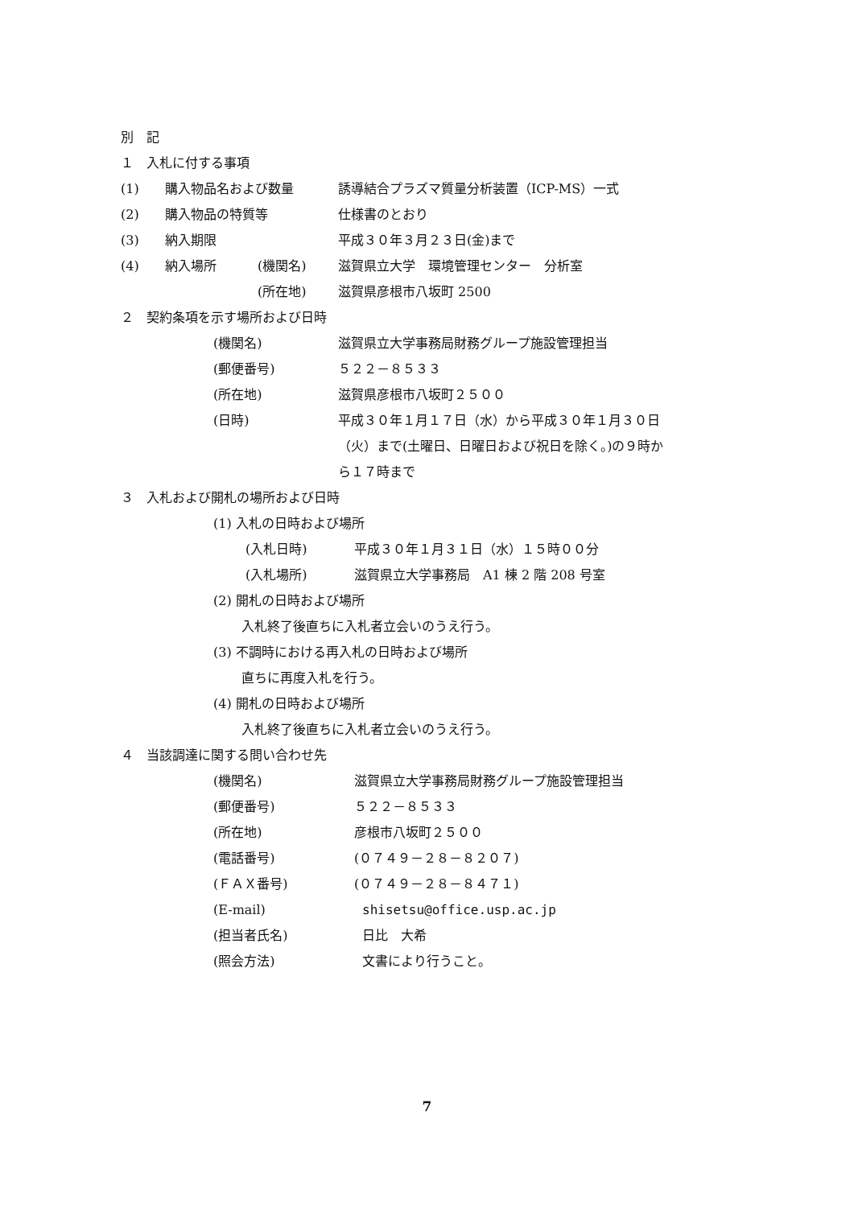別　記
１　入札に付する事項
(1) 購入物品名および数量 誘導結合プラズマ質量分析装置（ICP-MS）一式
(2) 購入物品の特質等 仕様書のとおり
(3) 納入期限 平成３０年３月２３日(金)まで
(4) 納入場所 (機関名) 滋賀県立大学　環境管理センター　分析室
(所在地) 滋賀県彦根市八坂町 2500
２　契約条項を示す場所および日時
(機関名) 滋賀県立大学事務局財務グループ施設管理担当
(郵便番号) ５２２－８５３３
(所在地) 滋賀県彦根市八坂町２５００
(日時) 平成３０年１月１７日（水）から平成３０年１月３０日
（火）まで(土曜日、日曜日および祝日を除く。)の９時か
ら１７時まで
３　入札および開札の場所および日時
(1) 入札の日時および場所
(入札日時) 平成３０年１月３１日（水）１５時００分
(入札場所) 滋賀県立大学事務局　A1 棟 2 階 208 号室
(2) 開札の日時および場所
入札終了後直ちに入札者立会いのうえ行う。
(3) 不調時における再入札の日時および場所
直ちに再度入札を行う。
(4) 開札の日時および場所
入札終了後直ちに入札者立会いのうえ行う。
４　当該調達に関する問い合わせ先
(機関名) 滋賀県立大学事務局財務グループ施設管理担当
(郵便番号) ５２２－８５３３
(所在地) 彦根市八坂町２５００
(電話番号) (０７４９－２８－８２０７)
(ＦＡＸ番号) (０７４９－２８－８４７１)
(E-mail) shisetsu@office.usp.ac.jp
(担当者氏名) 日比　大希
(照会方法) 文書により行うこと。
7